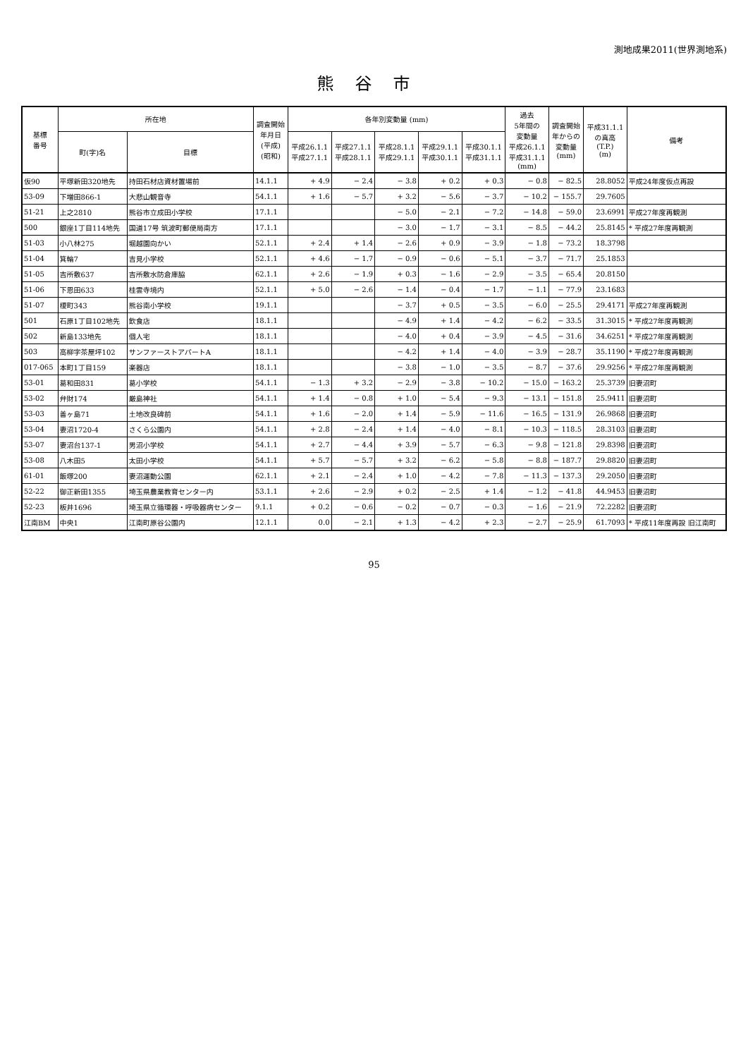測地成果2011(世界測地系)
熊谷市
| 基標 番号 | 所在地 | | 調査開始 年月日 (平成) (昭和) | 各年別変動量 (mm) | | | | | 過去 5年間の 変動量 平成26.1.1 平成31.1.1 (mm) | 調査開始 年からの 変動量 (mm) | 平成31.1.1 の真高 (T.P.) (m) | 備考 |
| --- | --- | --- | --- | --- | --- | --- | --- | --- | --- | --- | --- | --- |
| | 町(字)名 | 目標 | | 平成26.1.1 平成27.1.1 | 平成27.1.1 平成28.1.1 | 平成28.1.1 平成29.1.1 | 平成29.1.1 平成30.1.1 | 平成30.1.1 平成31.1.1 | | | | |
| 仮90 | 平塚新田320地先 | 持田石材店資材置場前 | 14.1.1 | + 4.9 | − 2.4 | − 3.8 | + 0.2 | + 0.3 | − 0.8 | − 82.5 | 28.8052 | 平成24年度仮点再設 |
| 53-09 | 下増田866-1 | 大悲山観音寺 | 54.1.1 | + 1.6 | − 5.7 | + 3.2 | − 5.6 | − 3.7 | − 10.2 | − 155.7 | 29.7605 | |
| 51-21 | 上之2810 | 熊谷市立成田小学校 | 17.1.1 | | | − 5.0 | − 2.1 | − 7.2 | − 14.8 | − 59.0 | 23.6991 | 平成27年度再観測 |
| 500 | 銀座1丁目114地先 | 国道17号 筑波町郵便局南方 | 17.1.1 | | | − 3.0 | − 1.7 | − 3.1 | − 8.5 | − 44.2 | 25.8145 | * 平成27年度再観測 |
| 51-03 | 小八林275 | 堀越園向かい | 52.1.1 | + 2.4 | + 1.4 | − 2.6 | + 0.9 | − 3.9 | − 1.8 | − 73.2 | 18.3798 | |
| 51-04 | 箕輪7 | 吉見小学校 | 52.1.1 | + 4.6 | − 1.7 | − 0.9 | − 0.6 | − 5.1 | − 3.7 | − 71.7 | 25.1853 | |
| 51-05 | 吉所敷637 | 吉所敷水防倉庫脇 | 62.1.1 | + 2.6 | − 1.9 | + 0.3 | − 1.6 | − 2.9 | − 3.5 | − 65.4 | 20.8150 | |
| 51-06 | 下恩田633 | 桂雲寺境内 | 52.1.1 | + 5.0 | − 2.6 | − 1.4 | − 0.4 | − 1.7 | − 1.1 | − 77.9 | 23.1683 | |
| 51-07 | 榎町343 | 熊谷南小学校 | 19.1.1 | | | − 3.7 | + 0.5 | − 3.5 | − 6.0 | − 25.5 | 29.4171 | 平成27年度再観測 |
| 501 | 石原1丁目102地先 | 飲食店 | 18.1.1 | | | − 4.9 | + 1.4 | − 4.2 | − 6.2 | − 33.5 | 31.3015 | * 平成27年度再観測 |
| 502 | 新島133地先 | 個人宅 | 18.1.1 | | | − 4.0 | + 0.4 | − 3.9 | − 4.5 | − 31.6 | 34.6251 | * 平成27年度再観測 |
| 503 | 高柳字茶屋坪102 | サンファーストアパートA | 18.1.1 | | | − 4.2 | + 1.4 | − 4.0 | − 3.9 | − 28.7 | 35.1190 | * 平成27年度再観測 |
| 017-065 | 本町1丁目159 | 楽器店 | 18.1.1 | | | − 3.8 | − 1.0 | − 3.5 | − 8.7 | − 37.6 | 29.9256 | * 平成27年度再観測 |
| 53-01 | 葛和田831 | 葛小学校 | 54.1.1 | − 1.3 | + 3.2 | − 2.9 | − 3.8 | − 10.2 | − 15.0 | − 163.2 | 25.3739 | 旧妻沼町 |
| 53-02 | 弁財174 | 厳島神社 | 54.1.1 | + 1.4 | − 0.8 | + 1.0 | − 5.4 | − 9.3 | − 13.1 | − 151.8 | 25.9411 | 旧妻沼町 |
| 53-03 | 善ヶ島71 | 土地改良碑前 | 54.1.1 | + 1.6 | − 2.0 | + 1.4 | − 5.9 | − 11.6 | − 16.5 | − 131.9 | 26.9868 | 旧妻沼町 |
| 53-04 | 妻沼1720-4 | さくら公園内 | 54.1.1 | + 2.8 | − 2.4 | + 1.4 | − 4.0 | − 8.1 | − 10.3 | − 118.5 | 28.3103 | 旧妻沼町 |
| 53-07 | 妻沼台137-1 | 男沼小学校 | 54.1.1 | + 2.7 | − 4.4 | + 3.9 | − 5.7 | − 6.3 | − 9.8 | − 121.8 | 29.8398 | 旧妻沼町 |
| 53-08 | 八木田5 | 太田小学校 | 54.1.1 | + 5.7 | − 5.7 | + 3.2 | − 6.2 | − 5.8 | − 8.8 | − 187.7 | 29.8820 | 旧妻沼町 |
| 61-01 | 飯塚200 | 妻沼運動公園 | 62.1.1 | + 2.1 | − 2.4 | + 1.0 | − 4.2 | − 7.8 | − 11.3 | − 137.3 | 29.2050 | 旧妻沼町 |
| 52-22 | 御正新田1355 | 埼玉県農業教育センター内 | 53.1.1 | + 2.6 | − 2.9 | + 0.2 | − 2.5 | + 1.4 | − 1.2 | − 41.8 | 44.9453 | 旧妻沼町 |
| 52-23 | 板井1696 | 埼玉県立循環器・呼吸器病センター | 9.1.1 | + 0.2 | − 0.6 | − 0.2 | − 0.7 | − 0.3 | − 1.6 | − 21.9 | 72.2282 | 旧妻沼町 |
| 江南BM | 中央1 | 江南町原谷公園内 | 12.1.1 | 0.0 | − 2.1 | + 1.3 | − 4.2 | + 2.3 | − 2.7 | − 25.9 | 61.7093 | * 平成11年度再設 旧江南町 |
95